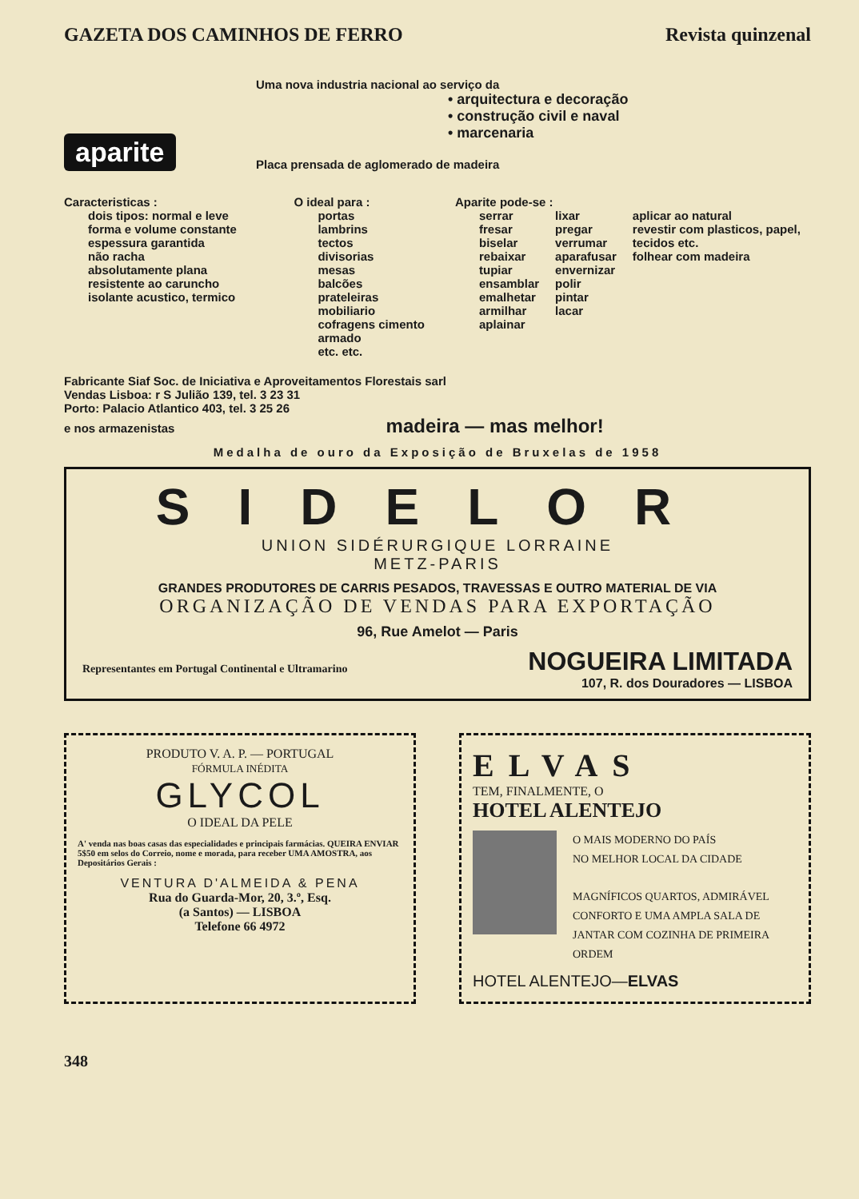GAZETA DOS CAMINHOS DE FERRO Revista quinzenal
aparite
Uma nova industria nacional ao serviço da
• arquitectura e decoração
• construção civil e naval
• marcenaria
Placa prensada de aglomerado de madeira
Caracteristicas :
dois tipos: normal e leve
forma e volume constante
espessura garantida
não racha
absolutamente plana
resistente ao caruncho
isolante acustico, termico
O ideal para :
portas
lambrins
tectos
divisorias
mesas
balcões
prateleiras
mobiliario
cofragens cimento armado
etc. etc.
Aparite pode-se :
serrar
fresar
biselar
rebaixar
tupiar
ensamblar
emalhetar
armilhar
aplainar
lixar
pregar
verrumar
aparafusar
envernizar
polir
pintar
lacar
aplicar ao natural
revestir com plasticos, papel, tecidos etc.
folhear com madeira
Fabricante Siaf Soc. de Iniciativa e Aproveitamentos Florestais sarl
Vendas Lisboa: r S Julião 139, tel. 3 23 31
Porto: Palacio Atlantico 403, tel. 3 25 26
e nos armazenistas madeira — mas melhor!
Medalha de ouro da Exposição de Bruxelas de 1958
SIDELOR
UNION SIDÉRURGIQUE LORRAINE
METZ-PARIS
GRANDES PRODUTORES DE CARRIS PESADOS, TRAVESSAS E OUTRO MATERIAL DE VIA
ORGANIZAÇÃO DE VENDAS PARA EXPORTAÇÃO
96, Rue Amelot — Paris
Representantes em Portugal Continental e Ultramarino NOGUEIRA LIMITADA
107, R. dos Douradores — LISBOA
PRODUTO V. A. P. — PORTUGAL
FÓRMULA INÉDITA
GLYCOL
O IDEAL DA PELE
A' venda nas boas casas das especialidades e principais farmácias. QUEIRA ENVIAR 5$50 em selos do Correio, nome e morada, para receber UMA AMOSTRA, aos Depositários Gerais :
VENTURA D'ALMEIDA & PENA
Rua do Guarda-Mor, 20, 3.º, Esq.
(a Santos) — LISBOA
Telefone 66 4972
ELVAS
TEM, FINALMENTE, O
HOTEL ALENTEJO
O MAIS MODERNO DO PAÍS
NO MELHOR LOCAL DA CIDADE
MAGNÍFICOS QUARTOS, ADMIRÁVEL CONFORTO E UMA AMPLA SALA DE JANTAR COM COZINHA DE PRIMEIRA ORDEM
HOTEL ALENTEJO—ELVAS
348